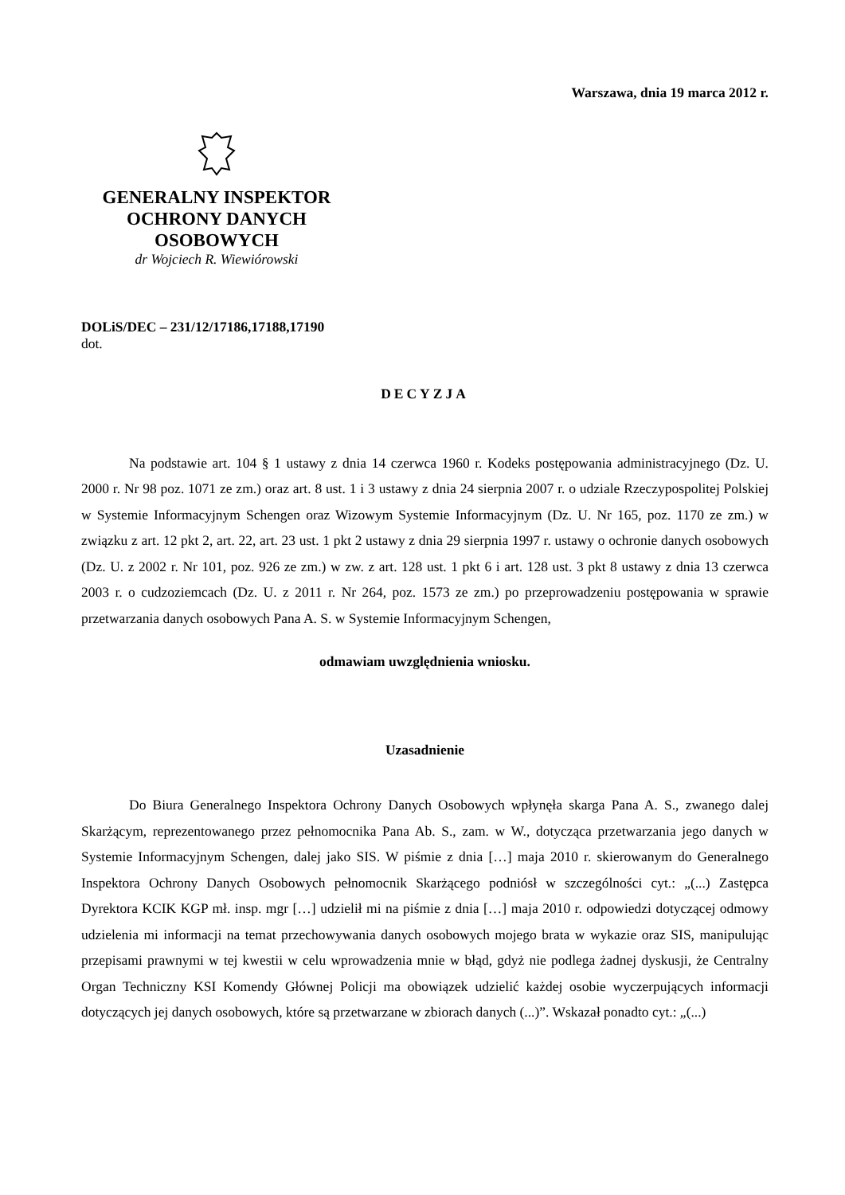Warszawa, dnia 19 marca 2012 r.
GENERALNY INSPEKTOR
OCHRONY DANYCH
OSOBOWYCH
dr Wojciech R. Wiewiórowski
DOLiS/DEC – 231/12/17186,17188,17190
dot.
DECYZJA
Na podstawie art. 104 § 1 ustawy z dnia 14 czerwca 1960 r. Kodeks postępowania administracyjnego (Dz. U. 2000 r. Nr 98 poz. 1071 ze zm.) oraz art. 8 ust. 1 i 3 ustawy z dnia 24 sierpnia 2007 r. o udziale Rzeczypospolitej Polskiej w Systemie Informacyjnym Schengen oraz Wizowym Systemie Informacyjnym (Dz. U. Nr 165, poz. 1170 ze zm.) w związku z art. 12 pkt 2, art. 22, art. 23 ust. 1 pkt 2 ustawy z dnia 29 sierpnia 1997 r. ustawy o ochronie danych osobowych (Dz. U. z 2002 r. Nr 101, poz. 926 ze zm.) w zw. z art. 128 ust. 1 pkt 6 i art. 128 ust. 3 pkt 8 ustawy z dnia 13 czerwca 2003 r. o cudzoziemcach (Dz. U. z 2011 r. Nr 264, poz. 1573 ze zm.) po przeprowadzeniu postępowania w sprawie przetwarzania danych osobowych Pana A. S. w Systemie Informacyjnym Schengen,
odmawiam uwzględnienia wniosku.
Uzasadnienie
Do Biura Generalnego Inspektora Ochrony Danych Osobowych wpłynęła skarga Pana A. S., zwanego dalej Skarżącym, reprezentowanego przez pełnomocnika Pana Ab. S., zam. w W., dotycząca przetwarzania jego danych w Systemie Informacyjnym Schengen, dalej jako SIS. W piśmie z dnia […] maja 2010 r. skierowanym do Generalnego Inspektora Ochrony Danych Osobowych pełnomocnik Skarżącego podniósł w szczególności cyt.: „(...) Zastępca Dyrektora KCIK KGP mł. insp. mgr […] udzielił mi na piśmie z dnia […] maja 2010 r. odpowiedzi dotyczącej odmowy udzielenia mi informacji na temat przechowywania danych osobowych mojego brata w wykazie oraz SIS, manipulując przepisami prawnymi w tej kwestii w celu wprowadzenia mnie w błąd, gdyż nie podlega żadnej dyskusji, że Centralny Organ Techniczny KSI Komendy Głównej Policji ma obowiązek udzielić każdej osobie wyczerpujących informacji dotyczących jej danych osobowych, które są przetwarzane w zbiorach danych (...)”. Wskazał ponadto cyt.: „(...)